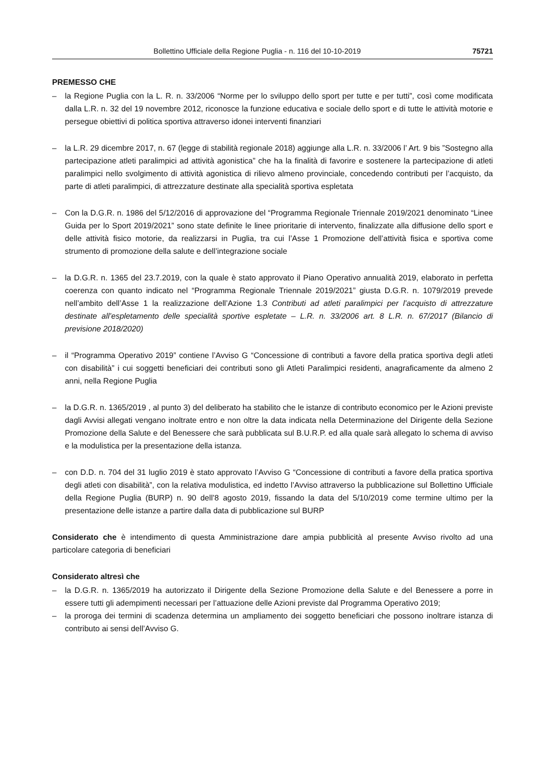Bollettino Ufficiale della Regione Puglia - n. 116 del 10-10-2019 75721
PREMESSO CHE
– la Regione Puglia con la L. R. n. 33/2006 “Norme per lo sviluppo dello sport per tutte e per tutti”, così come modificata dalla L.R. n. 32 del 19 novembre 2012, riconosce la funzione educativa e sociale dello sport e di tutte le attività motorie e persegue obiettivi di politica sportiva attraverso idonei interventi finanziari
– la L.R. 29 dicembre 2017, n. 67 (legge di stabilità regionale 2018) aggiunge alla L.R. n. 33/2006 l’ Art. 9 bis ”Sostegno alla partecipazione atleti paralimpici ad attività agonistica” che ha la finalità di favorire e sostenere la partecipazione di atleti paralimpici nello svolgimento di attività agonistica di rilievo almeno provinciale, concedendo contributi per l’acquisto, da parte di atleti paralimpici, di attrezzature destinate alla specialità sportiva espletata
– Con la D.G.R. n. 1986 del 5/12/2016 di approvazione del “Programma Regionale Triennale 2019/2021 denominato “Linee Guida per lo Sport 2019/2021” sono state definite le linee prioritarie di intervento, finalizzate alla diffusione dello sport e delle attività fisico motorie, da realizzarsi in Puglia, tra cui l’Asse 1 Promozione dell’attività fisica e sportiva come strumento di promozione della salute e dell’integrazione sociale
– la D.G.R. n. 1365 del 23.7.2019, con la quale è stato approvato il Piano Operativo annualità 2019, elaborato in perfetta coerenza con quanto indicato nel “Programma Regionale Triennale 2019/2021” giusta D.G.R. n. 1079/2019 prevede nell’ambito dell’Asse 1 la realizzazione dell’Azione 1.3 Contributi ad atleti paralimpici per l’acquisto di attrezzature destinate all’espletamento delle specialità sportive espletate – L.R. n. 33/2006 art. 8 L.R. n. 67/2017 (Bilancio di previsione 2018/2020)
– il “Programma Operativo 2019” contiene l’Avviso G “Concessione di contributi a favore della pratica sportiva degli atleti con disabilità” i cui soggetti beneficiari dei contributi sono gli Atleti Paralimpici residenti, anagraficamente da almeno 2 anni, nella Regione Puglia
– la D.G.R. n. 1365/2019 , al punto 3) del deliberato ha stabilito che le istanze di contributo economico per le Azioni previste dagli Avvisi allegati vengano inoltrate entro e non oltre la data indicata nella Determinazione del Dirigente della Sezione Promozione della Salute e del Benessere che sarà pubblicata sul B.U.R.P. ed alla quale sarà allegato lo schema di avviso e la modulistica per la presentazione della istanza.
– con D.D. n. 704 del 31 luglio 2019 è stato approvato l’Avviso G “Concessione di contributi a favore della pratica sportiva degli atleti con disabilità”, con la relativa modulistica, ed indetto l’Avviso attraverso la pubblicazione sul Bollettino Ufficiale della Regione Puglia (BURP) n. 90 dell’8 agosto 2019, fissando la data del 5/10/2019 come termine ultimo per la presentazione delle istanze a partire dalla data di pubblicazione sul BURP
Considerato che è intendimento di questa Amministrazione dare ampia pubblicità al presente Avviso rivolto ad una particolare categoria di beneficiari
Considerato altresì che
– la D.G.R. n. 1365/2019 ha autorizzato il Dirigente della Sezione Promozione della Salute e del Benessere a porre in essere tutti gli adempimenti necessari per l’attuazione delle Azioni previste dal Programma Operativo 2019;
– la proroga dei termini di scadenza determina un ampliamento dei soggetto beneficiari che possono inoltrare istanza di contributo ai sensi dell’Avviso G.